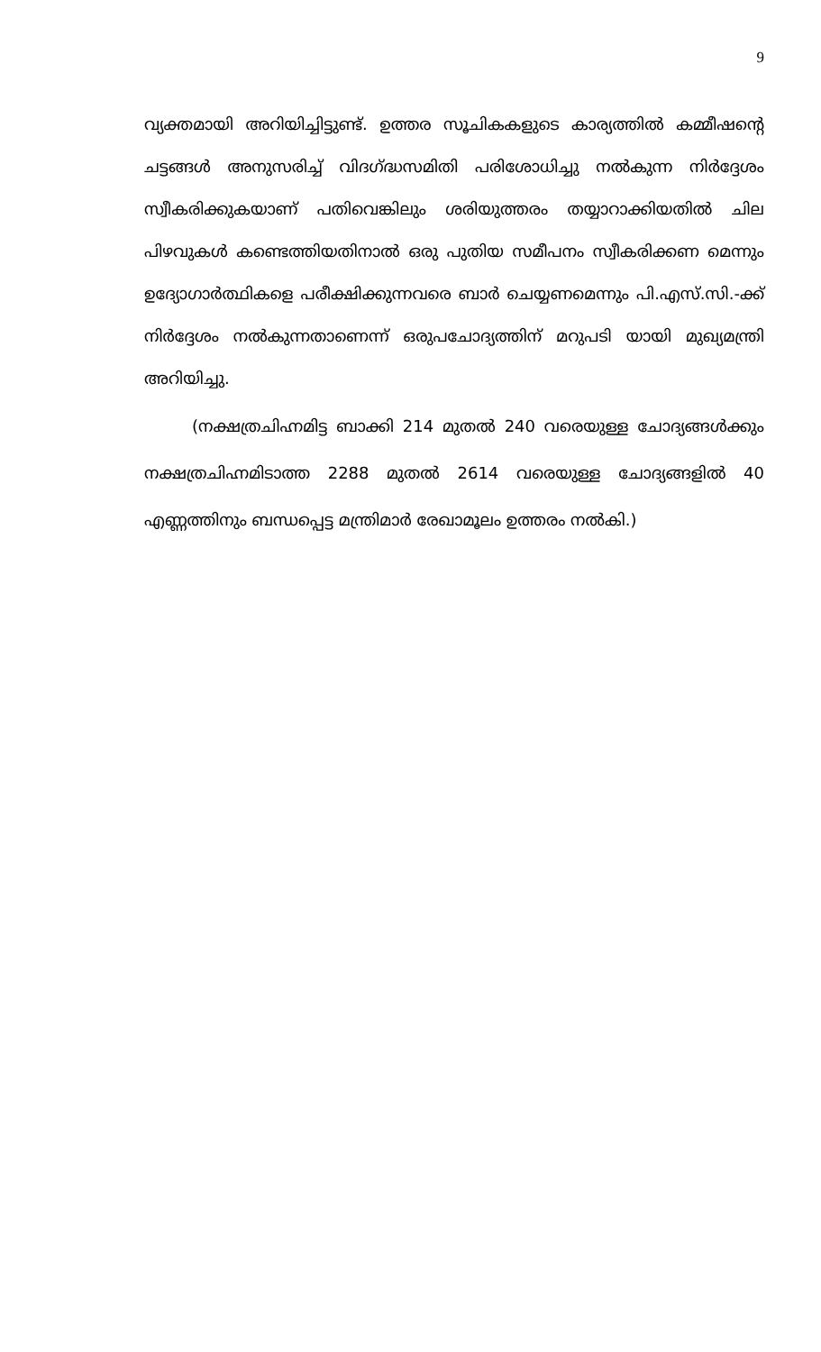9
വ്യക്തമായി അറിയിച്ചിട്ടുണ്ട്. ഉത്തര സൂചികകളുടെ കാര്യത്തിൽ കമ്മീഷന്റെ ചട്ടങ്ങൾ അനുസരിച്ച് വിദഗ്ദ്ധസമിതി പരിശോധിച്ചു നൽകുന്ന നിർദ്ദേശം സ്വീകരിക്കുകയാണ് പതിവെങ്കിലും ശരിയുത്തരം തയ്യാറാക്കിയതിൽ ചില പിഴവുകൾ കണ്ടെത്തിയതിനാൽ ഒരു പുതിയ സമീപനം സ്വീകരിക്കണ മെന്നും ഉദ്യോഗാർത്ഥികളെ പരീക്ഷിക്കുന്നവരെ ബാർ ചെയ്യണമെന്നും പി.എസ്.സി.-ക്ക് നിർദ്ദേശം നൽകുന്നതാണെന്ന് ഒരുപചോദ്യത്തിന് മറുപടി യായി മുഖ്യമന്ത്രി അറിയിച്ചു.
(നക്ഷത്രചിഹ്നമിട്ട ബാക്കി 214 മുതൽ 240 വരെയുള്ള ചോദ്യങ്ങൾക്കും നക്ഷത്രചിഹ്നമിടാത്ത 2288 മുതൽ 2614 വരെയുള്ള ചോദ്യങ്ങളിൽ 40 എണ്ണത്തിനും ബന്ധപ്പെട്ട മന്ത്രിമാർ രേഖാമൂലം ഉത്തരം നൽകി.)